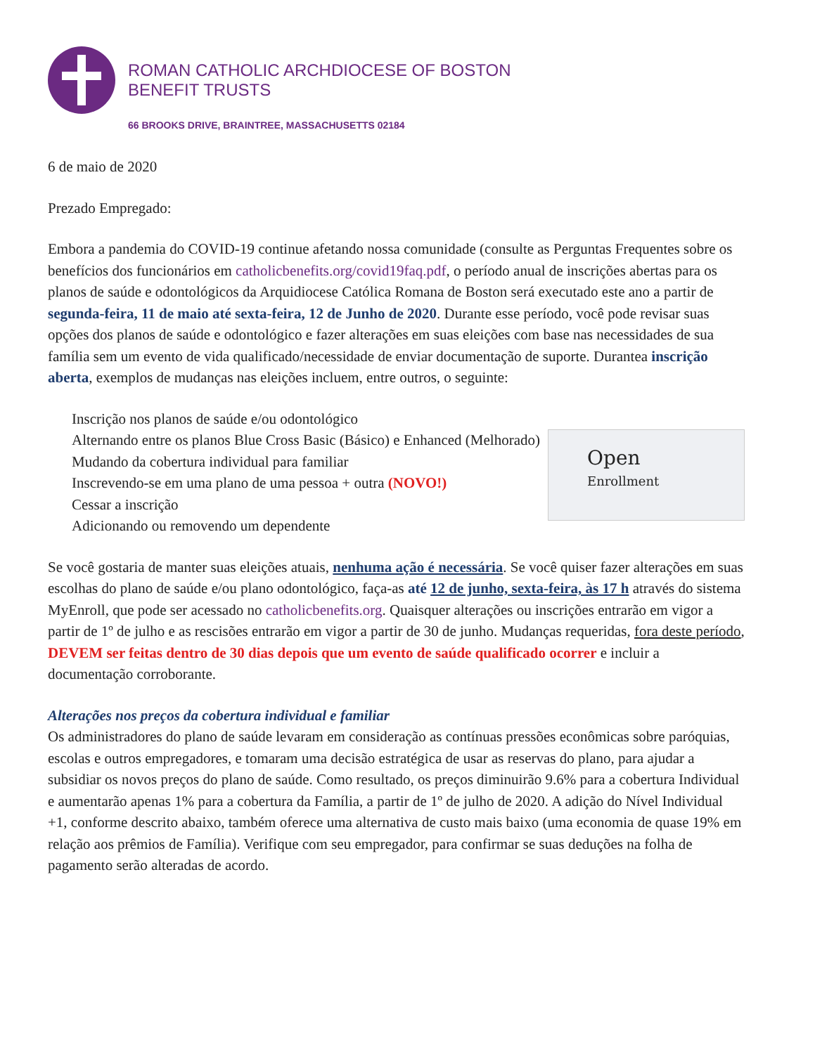ROMAN CATHOLIC ARCHDIOCESE OF BOSTON
BENEFIT TRUSTS
66 BROOKS DRIVE, BRAINTREE, MASSACHUSETTS 02184
6 de maio de 2020
Prezado Empregado:
Embora a pandemia do COVID-19 continue afetando nossa comunidade (consulte as Perguntas Frequentes sobre os benefícios dos funcionários em catholicbenefits.org/covid19faq.pdf, o período anual de inscrições abertas para os planos de saúde e odontológicos da Arquidiocese Católica Romana de Boston será executado este ano a partir de segunda-feira, 11 de maio até sexta-feira, 12 de Junho de 2020. Durante esse período, você pode revisar suas opções dos planos de saúde e odontológico e fazer alterações em suas eleições com base nas necessidades de sua família sem um evento de vida qualificado/necessidade de enviar documentação de suporte. Durantea inscrição aberta, exemplos de mudanças nas eleições incluem, entre outros, o seguinte:
Inscrição nos planos de saúde e/ou odontológico
Alternando entre os planos Blue Cross Basic (Básico) e Enhanced (Melhorado)
Mudando da cobertura individual para familiar
Inscrevendo-se em uma plano de uma pessoa + outra (NOVO!)
Cessar a inscrição
Adicionando ou removendo um dependente
Open
Enrollment
Se você gostaria de manter suas eleições atuais, nenhuma ação é necessária. Se você quiser fazer alterações em suas escolhas do plano de saúde e/ou plano odontológico, faça-as até 12 de junho, sexta-feira, às 17 h através do sistema MyEnroll, que pode ser acessado no catholicbenefits.org. Quaisquer alterações ou inscrições entrarão em vigor a partir de 1º de julho e as rescisões entrarão em vigor a partir de 30 de junho. Mudanças requeridas, fora deste período, DEVEM ser feitas dentro de 30 dias depois que um evento de saúde qualificado ocorrer e incluir a documentação corroborante.
Alterações nos preços da cobertura individual e familiar
Os administradores do plano de saúde levaram em consideração as contínuas pressões econômicas sobre paróquias, escolas e outros empregadores, e tomaram uma decisão estratégica de usar as reservas do plano, para ajudar a subsidiar os novos preços do plano de saúde. Como resultado, os preços diminuirão 9.6% para a cobertura Individual e aumentarão apenas 1% para a cobertura da Família, a partir de 1º de julho de 2020. A adição do Nível Individual +1, conforme descrito abaixo, também oferece uma alternativa de custo mais baixo (uma economia de quase 19% em relação aos prêmios de Família). Verifique com seu empregador, para confirmar se suas deduções na folha de pagamento serão alteradas de acordo.